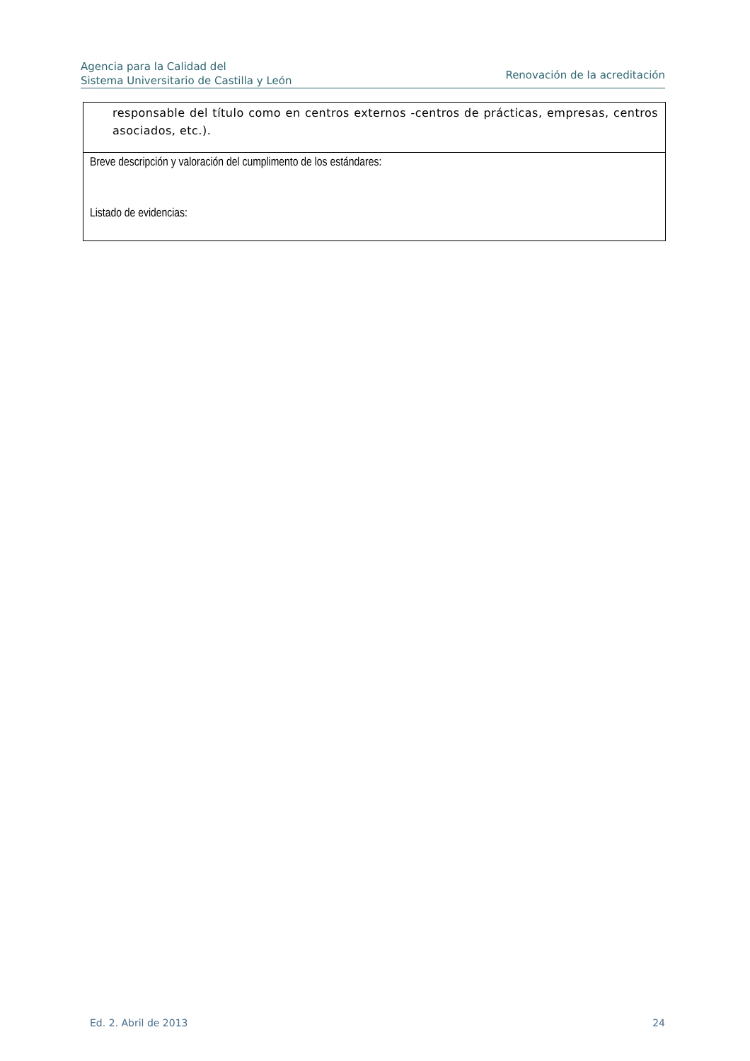Agencia para la Calidad del
Sistema Universitario de Castilla y León
Renovación de la acreditación
| responsable del título como en centros externos -centros de prácticas, empresas, centros asociados, etc.). |
| Breve descripción y valoración del cumplimento de los estándares: Listado de evidencias: |
Ed. 2. Abril de 2013 24